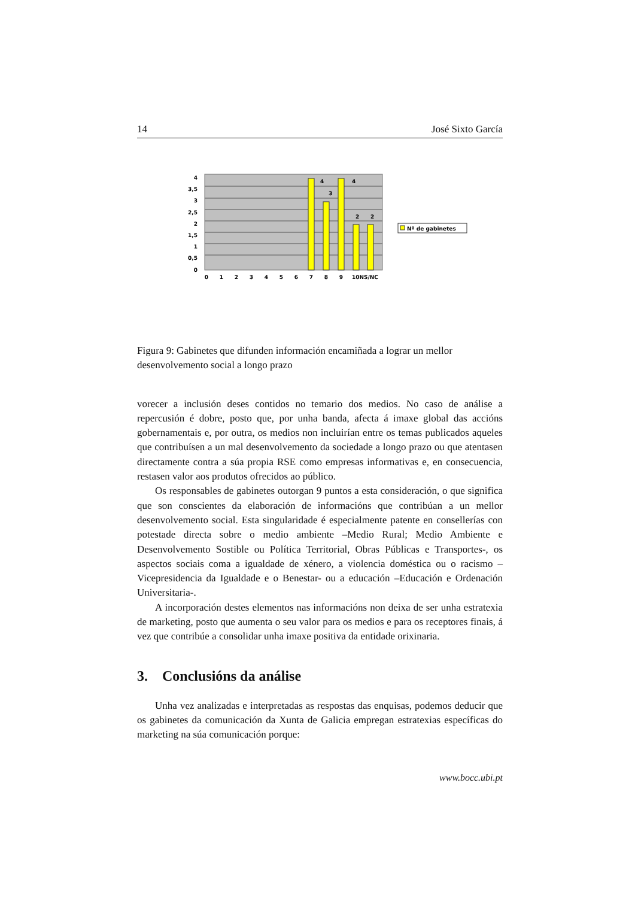14 José Sixto García
4
3,5
3
2,5
2
1,5
1
0,5
0
4
3
4
2
2
0
1
2
3
4
5
6
7
8
9
10NS/NC
Nº de gabinetes
Figura 9: Gabinetes que difunden información encamiñada a lograr un mellor desenvolvemento social a longo prazo
vorecer a inclusión deses contidos no temario dos medios. No caso de análise a repercusión é dobre, posto que, por unha banda, afecta á imaxe global das accións gobernamentais e, por outra, os medios non incluirían entre os temas publicados aqueles que contribuísen a un mal desenvolvemento da sociedade a longo prazo ou que atentasen directamente contra a súa propia RSE como empresas informativas e, en consecuencia, restasen valor aos produtos ofrecidos ao público.
Os responsables de gabinetes outorgan 9 puntos a esta consideración, o que significa que son conscientes da elaboración de informacións que contribúan a un mellor desenvolvemento social. Esta singularidade é especialmente patente en consellerías con potestade directa sobre o medio ambiente –Medio Rural; Medio Ambiente e Desenvolvemento Sostible ou Política Territorial, Obras Públicas e Transportes-, os aspectos sociais coma a igualdade de xénero, a violencia doméstica ou o racismo –Vicepresidencia da Igualdade e o Benestar- ou a educación –Educación e Ordenación Universitaria-.
A incorporación destes elementos nas informacións non deixa de ser unha estratexia de marketing, posto que aumenta o seu valor para os medios e para os receptores finais, á vez que contribúe a consolidar unha imaxe positiva da entidade orixinaria.
3. Conclusións da análise
Unha vez analizadas e interpretadas as respostas das enquisas, podemos deducir que os gabinetes da comunicación da Xunta de Galicia empregan estratexias específicas do marketing na súa comunicación porque:
www.bocc.ubi.pt